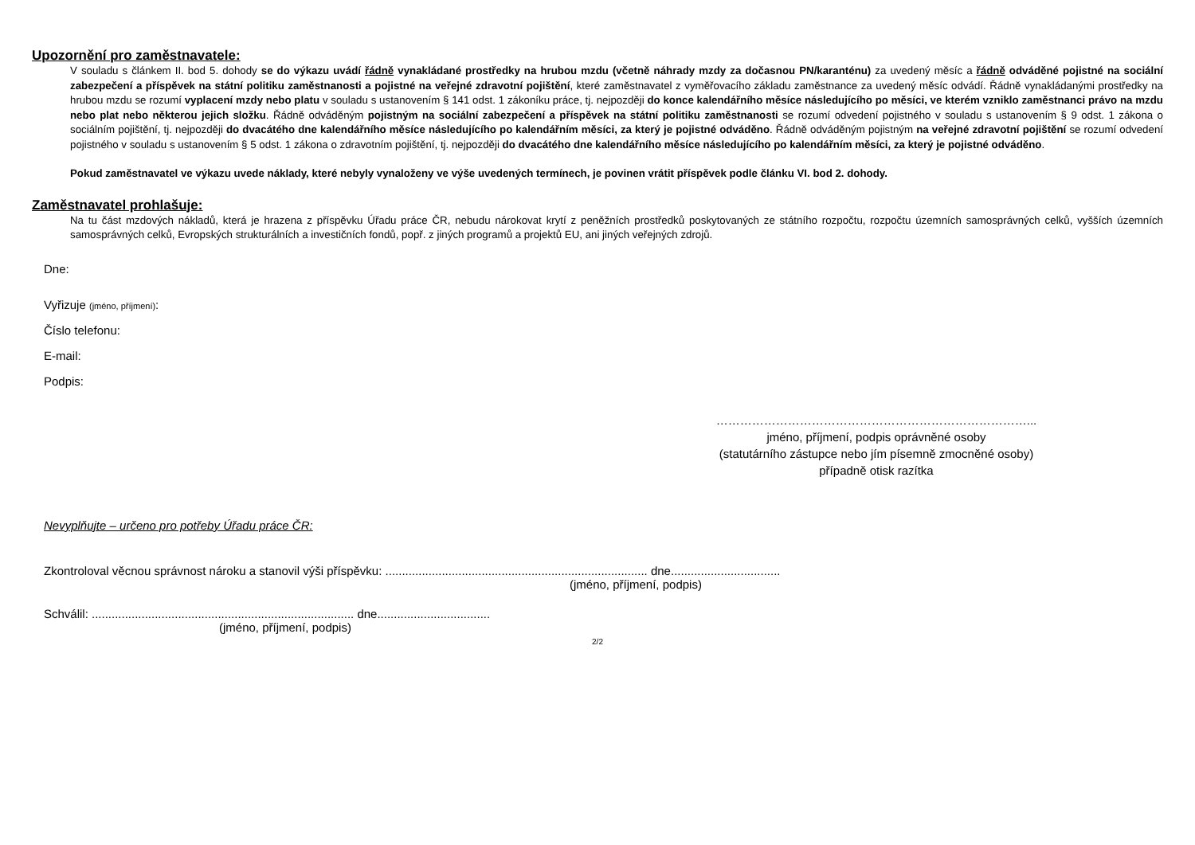Upozornění pro zaměstnavatele:
V souladu s článkem II. bod 5. dohody se do výkazu uvádí řádně vynakládané prostředky na hrubou mzdu (včetně náhrady mzdy za dočasnou PN/karanténu) za uvedený měsíc a řádně odváděné pojistné na sociální zabezpečení a příspěvek na státní politiku zaměstnanosti a pojistné na veřejné zdravotní pojištění, které zaměstnavatel z vyměřovacího základu zaměstnance za uvedený měsíc odvádí. Řádně vynakládanými prostředky na hrubou mzdu se rozumí vyplacení mzdy nebo platu v souladu s ustanovením § 141 odst. 1 zákoníku práce, tj. nejpozději do konce kalendářního měsíce následujícího po měsíci, ve kterém vzniklo zaměstnanci právo na mzdu nebo plat nebo některou jejich složku. Řádně odváděným pojistným na sociální zabezpečení a příspěvek na státní politiku zaměstnanosti se rozumí odvedení pojistného v souladu s ustanovením § 9 odst. 1 zákona o sociálním pojištění, tj. nejpozději do dvacátého dne kalendářního měsíce následujícího po kalendářním měsíci, za který je pojistné odváděno. Řádně odváděným pojistným na veřejné zdravotní pojištění se rozumí odvedení pojistného v souladu s ustanovením § 5 odst. 1 zákona o zdravotním pojištění, tj. nejpozději do dvacátého dne kalendářního měsíce následujícího po kalendářním měsíci, za který je pojistné odváděno.
Pokud zaměstnavatel ve výkazu uvede náklady, které nebyly vynaloženy ve výše uvedených termínech, je povinen vrátit příspěvek podle článku VI. bod 2. dohody.
Zaměstnavatel prohlašuje:
Na tu část mzdových nákladů, která je hrazena z příspěvku Úřadu práce ČR, nebudu nárokovat krytí z peněžních prostředků poskytovaných ze státního rozpočtu, rozpočtu územních samosprávných celků, vyšších územních samosprávných celků, Evropských strukturálních a investičních fondů, popř. z jiných programů a projektů EU, ani jiných veřejných zdrojů.
Dne:
Vyřizuje (jméno, příjmení):
Číslo telefonu:
E-mail:
Podpis:
……………………………………………………………………...
jméno, příjmení, podpis oprávněné osoby
(statutárního zástupce nebo jím písemně zmocněné osoby)
případně otisk razítka
Nevyplňujte – určeno pro potřeby Úřadu práce ČR:
Zkontroloval věcnou správnost nároku a stanovil výši příspěvku: ............................................................................... dne.................................
(jméno, příjmení, podpis)
Schválil: ............................................................................... dne..................................
(jméno, příjmení, podpis)
2/2